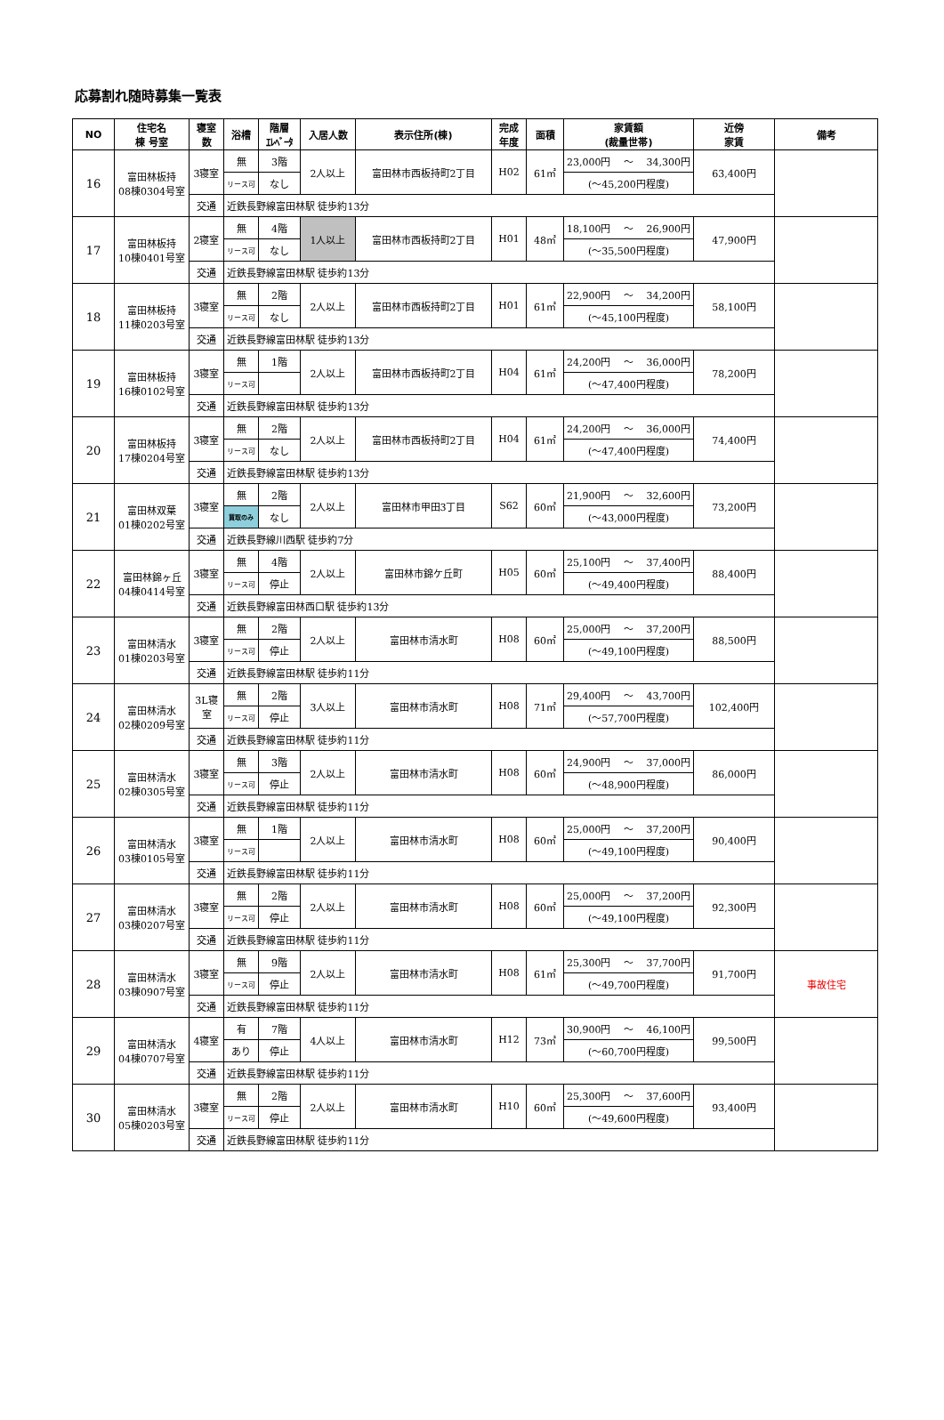応募割れ随時募集一覧表
| NO | 住宅名 棟 号室 | 寝室 数 | 浴槽 | 階層 ｴﾚﾍﾞｰﾀ | 入居人数 | 表示住所(棟) | 完成 年度 | 面積 | 家賃額 (裁量世帯) | 近傍 家賃 | 備考 |
| --- | --- | --- | --- | --- | --- | --- | --- | --- | --- | --- | --- |
| 16 | 富田林板持 08棟0304号室 | 3寝室 | 無 | 3階 | 2人以上 | 富田林市西板持町2丁目 | H02 | 61㎡ | 23,000円 ～ 34,300円 | 63,400円 | |
| | | | リース可 | なし | | | | | (～45,200円程度) | | |
| | | 交通 | 近鉄長野線富田林駅 徒歩約13分 | | | | | | | | |
| 17 | 富田林板持 10棟0401号室 | 2寝室 | 無 | 4階 | 1人以上 | 富田林市西板持町2丁目 | H01 | 48㎡ | 18,100円 ～ 26,900円 | 47,900円 | |
| | | | リース可 | なし | | | | | (～35,500円程度) | | |
| | | 交通 | 近鉄長野線富田林駅 徒歩約13分 | | | | | | | | |
| 18 | 富田林板持 11棟0203号室 | 3寝室 | 無 | 2階 | 2人以上 | 富田林市西板持町2丁目 | H01 | 61㎡ | 22,900円 ～ 34,200円 | 58,100円 | |
| | | | リース可 | なし | | | | | (～45,100円程度) | | |
| | | 交通 | 近鉄長野線富田林駅 徒歩約13分 | | | | | | | | |
| 19 | 富田林板持 16棟0102号室 | 3寝室 | 無 | 1階 | 2人以上 | 富田林市西板持町2丁目 | H04 | 61㎡ | 24,200円 ～ 36,000円 | 78,200円 | |
| | | | リース可 | | | | | | (～47,400円程度) | | |
| | | 交通 | 近鉄長野線富田林駅 徒歩約13分 | | | | | | | | |
| 20 | 富田林板持 17棟0204号室 | 3寝室 | 無 | 2階 | 2人以上 | 富田林市西板持町2丁目 | H04 | 61㎡ | 24,200円 ～ 36,000円 | 74,400円 | |
| | | | リース可 | なし | | | | | (～47,400円程度) | | |
| | | 交通 | 近鉄長野線富田林駅 徒歩約13分 | | | | | | | | |
| 21 | 富田林双葉 01棟0202号室 | 3寝室 | 無 | 2階 | 2人以上 | 富田林市甲田3丁目 | S62 | 60㎡ | 21,900円 ～ 32,600円 | 73,200円 | |
| | | | 買取のみ | なし | | | | | (～43,000円程度) | | |
| | | 交通 | 近鉄長野線川西駅 徒歩約7分 | | | | | | | | |
| 22 | 富田林錦ヶ丘 04棟0414号室 | 3寝室 | 無 | 4階 | 2人以上 | 富田林市錦ケ丘町 | H05 | 60㎡ | 25,100円 ～ 37,400円 | 88,400円 | |
| | | | リース可 | 停止 | | | | | (～49,400円程度) | | |
| | | 交通 | 近鉄長野線富田林西口駅 徒歩約13分 | | | | | | | | |
| 23 | 富田林清水 01棟0203号室 | 3寝室 | 無 | 2階 | 2人以上 | 富田林市清水町 | H08 | 60㎡ | 25,000円 ～ 37,200円 | 88,500円 | |
| | | | リース可 | 停止 | | | | | (～49,100円程度) | | |
| | | 交通 | 近鉄長野線富田林駅 徒歩約11分 | | | | | | | | |
| 24 | 富田林清水 02棟0209号室 | 3L寝 室 | 無 | 2階 | 3人以上 | 富田林市清水町 | H08 | 71㎡ | 29,400円 ～ 43,700円 | 102,400円 | |
| | | | リース可 | 停止 | | | | | (～57,700円程度) | | |
| | | 交通 | 近鉄長野線富田林駅 徒歩約11分 | | | | | | | | |
| 25 | 富田林清水 02棟0305号室 | 3寝室 | 無 | 3階 | 2人以上 | 富田林市清水町 | H08 | 60㎡ | 24,900円 ～ 37,000円 | 86,000円 | |
| | | | リース可 | 停止 | | | | | (～48,900円程度) | | |
| | | 交通 | 近鉄長野線富田林駅 徒歩約11分 | | | | | | | | |
| 26 | 富田林清水 03棟0105号室 | 3寝室 | 無 | 1階 | 2人以上 | 富田林市清水町 | H08 | 60㎡ | 25,000円 ～ 37,200円 | 90,400円 | |
| | | | リース可 | | | | | | (～49,100円程度) | | |
| | | 交通 | 近鉄長野線富田林駅 徒歩約11分 | | | | | | | | |
| 27 | 富田林清水 03棟0207号室 | 3寝室 | 無 | 2階 | 2人以上 | 富田林市清水町 | H08 | 60㎡ | 25,000円 ～ 37,200円 | 92,300円 | |
| | | | リース可 | 停止 | | | | | (～49,100円程度) | | |
| | | 交通 | 近鉄長野線富田林駅 徒歩約11分 | | | | | | | | |
| 28 | 富田林清水 03棟0907号室 | 3寝室 | 無 | 9階 | 2人以上 | 富田林市清水町 | H08 | 61㎡ | 25,300円 ～ 37,700円 | 91,700円 | 事故住宅 |
| | | | リース可 | 停止 | | | | | (～49,700円程度) | | |
| | | 交通 | 近鉄長野線富田林駅 徒歩約11分 | | | | | | | | |
| 29 | 富田林清水 04棟0707号室 | 4寝室 | 有 | 7階 | 4人以上 | 富田林市清水町 | H12 | 73㎡ | 30,900円 ～ 46,100円 | 99,500円 | |
| | | | あり | 停止 | | | | | (～60,700円程度) | | |
| | | 交通 | 近鉄長野線富田林駅 徒歩約11分 | | | | | | | | |
| 30 | 富田林清水 05棟0203号室 | 3寝室 | 無 | 2階 | 2人以上 | 富田林市清水町 | H10 | 60㎡ | 25,300円 ～ 37,600円 | 93,400円 | |
| | | | リース可 | 停止 | | | | | (～49,600円程度) | | |
| | | 交通 | 近鉄長野線富田林駅 徒歩約11分 | | | | | | | | |